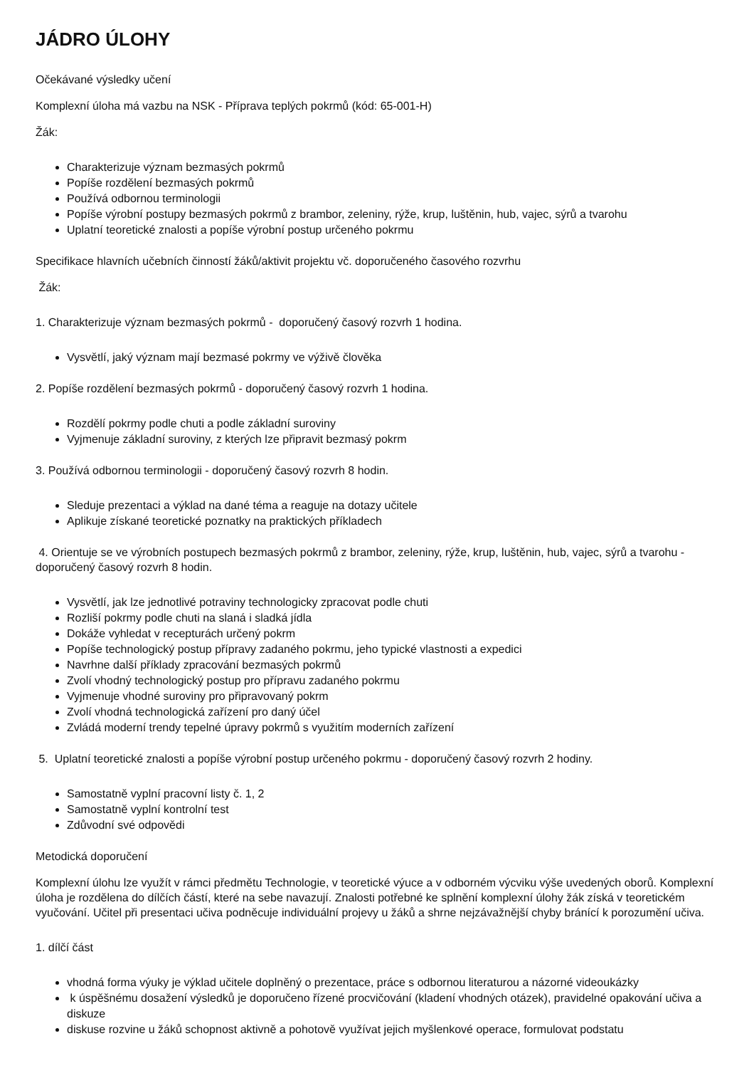JÁDRO ÚLOHY
Očekávané výsledky učení
Komplexní úloha má vazbu na NSK - Příprava teplých pokrmů (kód: 65-001-H)
Žák:
Charakterizuje význam bezmasých pokrmů
Popíše rozdělení bezmasých pokrmů
Používá odbornou terminologii
Popíše výrobní postupy bezmasých pokrmů z brambor, zeleniny, rýže, krup, luštěnin, hub, vajec, sýrů a tvarohu
Uplatní teoretické znalosti a popíše výrobní postup určeného pokrmu
Specifikace hlavních učebních činností žáků/aktivit projektu vč. doporučeného časového rozvrhu
Žák:
1. Charakterizuje význam bezmasých pokrmů - doporučený časový rozvrh 1 hodina.
Vysvětlí, jaký význam mají bezmasé pokrmy ve výživě člověka
2. Popíše rozdělení bezmasých pokrmů - doporučený časový rozvrh 1 hodina.
Rozdělí pokrmy podle chuti a podle základní suroviny
Vyjmenuje základní suroviny, z kterých lze připravit bezmasý pokrm
3. Používá odbornou terminologii - doporučený časový rozvrh 8 hodin.
Sleduje prezentaci a výklad na dané téma a reaguje na dotazy učitele
Aplikuje získané teoretické poznatky na praktických příkladech
4. Orientuje se ve výrobních postupech bezmasých pokrmů z brambor, zeleniny, rýže, krup, luštěnin, hub, vajec, sýrů a tvarohu - doporučený časový rozvrh 8 hodin.
Vysvětlí, jak lze jednotlivé potraviny technologicky zpracovat podle chuti
Rozliší pokrmy podle chuti na slaná i sladká jídla
Dokáže vyhledat v recepturách určený pokrm
Popíše technologický postup přípravy zadaného pokrmu, jeho typické vlastnosti a expedici
Navrhne další příklady zpracování bezmasých pokrmů
Zvolí vhodný technologický postup pro přípravu zadaného pokrmu
Vyjmenuje vhodné suroviny pro připravovaný pokrm
Zvolí vhodná technologická zařízení pro daný účel
Zvládá moderní trendy tepelné úpravy pokrmů s využitím moderních zařízení
5. Uplatní teoretické znalosti a popíše výrobní postup určeného pokrmu - doporučený časový rozvrh 2 hodiny.
Samostatně vyplní pracovní listy č. 1, 2
Samostatně vyplní kontrolní test
Zdůvodní své odpovědi
Metodická doporučení
Komplexní úlohu lze využít v rámci předmětu Technologie, v teoretické výuce a v odborném výcviku výše uvedených oborů. Komplexní úloha je rozdělena do dílčích částí, které na sebe navazují. Znalosti potřebné ke splnění komplexní úlohy žák získá v teoretickém vyučování. Učitel při presentaci učiva podněcuje individuální projevy u žáků a shrne nejzávažnější chyby bránící k porozumění učiva.
1. dílčí část
vhodná forma výuky je výklad učitele doplněný o prezentace, práce s odbornou literaturou a názorné videoukázky
k úspěšnému dosažení výsledků je doporučeno řízené procvičování (kladení vhodných otázek), pravidelné opakování učiva a diskuze
diskuse rozvine u žáků schopnost aktivně a pohotově využívat jejich myšlenkové operace, formulovat podstatu